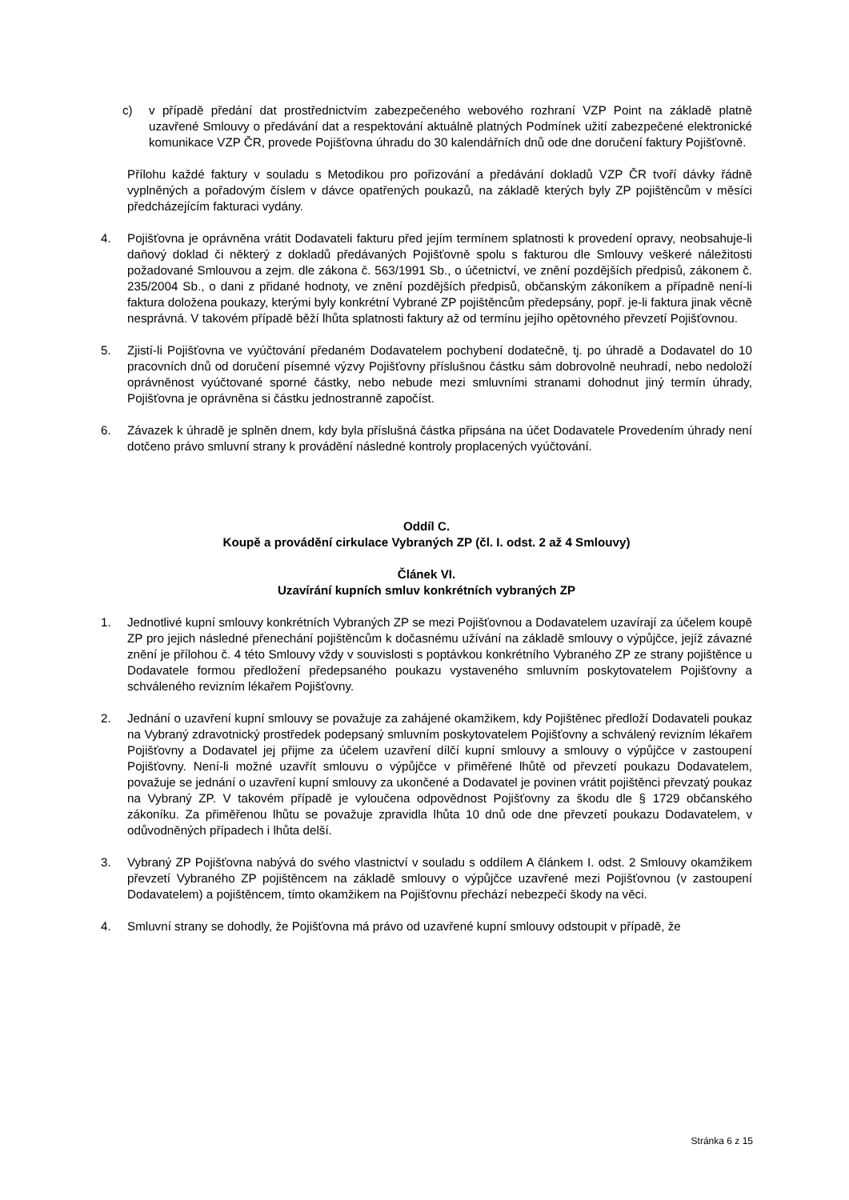c) v případě předání dat prostřednictvím zabezpečeného webového rozhraní VZP Point na základě platně uzavřené Smlouvy o předávání dat a respektování aktuálně platných Podmínek užití zabezpečené elektronické komunikace VZP ČR, provede Pojišťovna úhradu do 30 kalendářních dnů ode dne doručení faktury Pojišťovně.
Přílohu každé faktury v souladu s Metodikou pro pořizování a předávání dokladů VZP ČR tvoří dávky řádně vyplněných a pořadovým číslem v dávce opatřených poukazů, na základě kterých byly ZP pojištěncům v měsíci předcházejícím fakturaci vydány.
4. Pojišťovna je oprávněna vrátit Dodavateli fakturu před jejím termínem splatnosti k provedení opravy, neobsahuje-li daňový doklad či některý z dokladů předávaných Pojišťovně spolu s fakturou dle Smlouvy veškeré náležitosti požadované Smlouvou a zejm. dle zákona č. 563/1991 Sb., o účetnictví, ve znění pozdějších předpisů, zákonem č. 235/2004 Sb., o dani z přidané hodnoty, ve znění pozdějších předpisů, občanským zákoníkem a případně není-li faktura doložena poukazy, kterými byly konkrétní Vybrané ZP pojištěncům předepsány, popř. je-li faktura jinak věcně nesprávná. V takovém případě běží lhůta splatnosti faktury až od termínu jejího opětovného převzetí Pojišťovnou.
5. Zjistí-li Pojišťovna ve vyúčtování předaném Dodavatelem pochybení dodatečně, tj. po úhradě a Dodavatel do 10 pracovních dnů od doručení písemné výzvy Pojišťovny příslušnou částku sám dobrovolně neuhradí, nebo nedoloží oprávněnost vyúčtované sporné částky, nebo nebude mezi smluvními stranami dohodnut jiný termín úhrady, Pojišťovna je oprávněna si částku jednostranně započíst.
6. Závazek k úhradě je splněn dnem, kdy byla příslušná částka připsána na účet Dodavatele Provedením úhrady není dotčeno právo smluvní strany k provádění následné kontroly proplacených vyúčtování.
Oddíl C.
Koupě a provádění cirkulace Vybraných ZP (čl. I. odst. 2 až 4 Smlouvy)
Článek VI.
Uzavírání kupních smluv konkrétních vybraných ZP
1. Jednotlivé kupní smlouvy konkrétních Vybraných ZP se mezi Pojišťovnou a Dodavatelem uzavírají za účelem koupě ZP pro jejich následné přenechání pojištěncům k dočasnému užívání na základě smlouvy o výpůjčce, jejíž závazné znění je přílohou č. 4 této Smlouvy vždy v souvislosti s poptávkou konkrétního Vybraného ZP ze strany pojištěnce u Dodavatele formou předložení předepsaného poukazu vystaveného smluvním poskytovatelem Pojišťovny a schváleného revizním lékařem Pojišťovny.
2. Jednání o uzavření kupní smlouvy se považuje za zahájené okamžikem, kdy Pojištěnec předloží Dodavateli poukaz na Vybraný zdravotnický prostředek podepsaný smluvním poskytovatelem Pojišťovny a schválený revizním lékařem Pojišťovny a Dodavatel jej přijme za účelem uzavření dílčí kupní smlouvy a smlouvy o výpůjčce v zastoupení Pojišťovny. Není-li možné uzavřít smlouvu o výpůjčce v přiměřené lhůtě od převzetí poukazu Dodavatelem, považuje se jednání o uzavření kupní smlouvy za ukončené a Dodavatel je povinen vrátit pojištěnci převzatý poukaz na Vybraný ZP. V takovém případě je vyloučena odpovědnost Pojišťovny za škodu dle § 1729 občanského zákoníku. Za přiměřenou lhůtu se považuje zpravidla lhůta 10 dnů ode dne převzetí poukazu Dodavatelem, v odůvodněných případech i lhůta delší.
3. Vybraný ZP Pojišťovna nabývá do svého vlastnictví v souladu s oddílem A článkem I. odst. 2 Smlouvy okamžikem převzetí Vybraného ZP pojištěncem na základě smlouvy o výpůjčce uzavřené mezi Pojišťovnou (v zastoupení Dodavatelem) a pojištěncem, tímto okamžikem na Pojišťovnu přechází nebezpečí škody na věci.
4. Smluvní strany se dohodly, že Pojišťovna má právo od uzavřené kupní smlouvy odstoupit v případě, že
Stránka 6 z 15